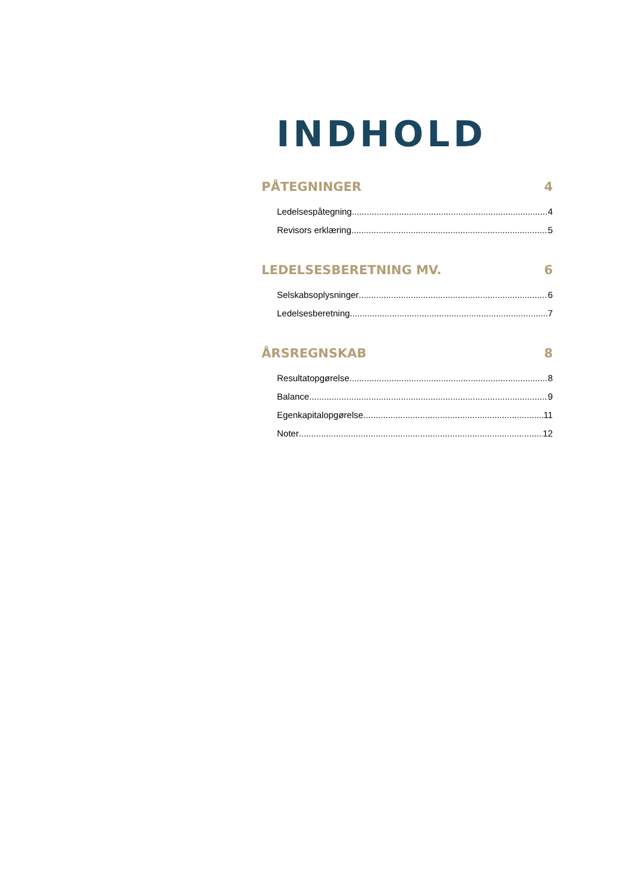INDHOLD
PÅTEGNINGER 4
Ledelsespåtegning 4
Revisors erklæring 5
LEDELSESBERETNING MV. 6
Selskabsoplysninger 6
Ledelsesberetning 7
ÅRSREGNSKAB 8
Resultatopgørelse 8
Balance 9
Egenkapitalopgørelse 11
Noter 12